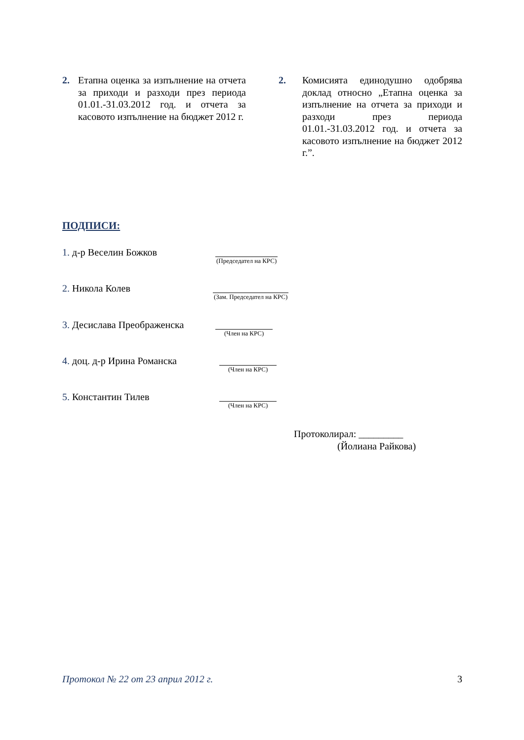2. Етапна оценка за изпълнение на отчета за приходи и разходи през периода 01.01.-31.03.2012 год. и отчета за касовото изпълнение на бюджет 2012 г.
2. Комисията единодушно одобрява доклад относно „Етапна оценка за изпълнение на отчета за приходи и разходи през периода 01.01.-31.03.2012 год. и отчета за касовото изпълнение на бюджет 2012 г.”.
ПОДПИСИ:
1. д-р Веселин Божков
(Председател на КРС)
2. Никола Колев
(Зам. Председател на КРС)
3. Десислава Преображенска
(Член на КРС)
4. доц. д-р Ирина Романска
(Член на КРС)
5. Константин Тилев
(Член на КРС)
Протоколирал: _________
(Йолиана Райкова)
Протокол № 22 от 23 април 2012 г. 3